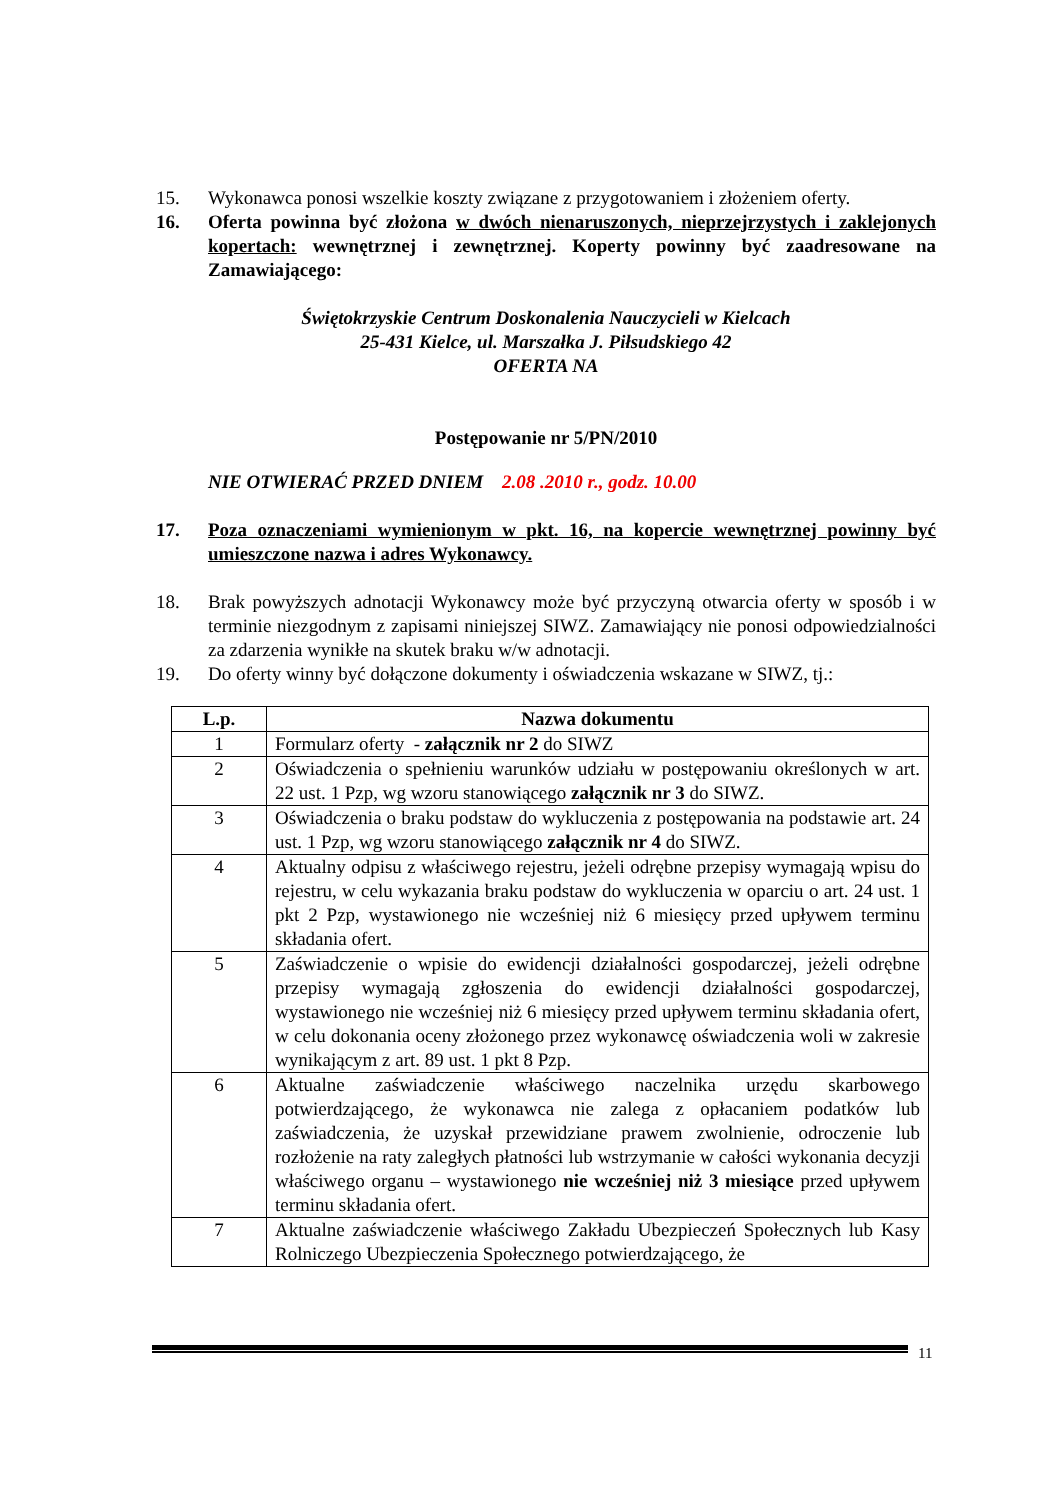15. Wykonawca ponosi wszelkie koszty związane z przygotowaniem i złożeniem oferty.
16. Oferta powinna być złożona w dwóch nienaruszonych, nieprzejrzystych i zaklejonych kopertach: wewnętrznej i zewnętrznej. Koperty powinny być zaadresowane na Zamawiającego:
Świętokrzyskie Centrum Doskonalenia Nauczycieli w Kielcach
25-431 Kielce, ul. Marszałka J. Piłsudskiego 42
OFERTA NA
Postępowanie nr 5/PN/2010
NIE OTWIERAĆ PRZED DNIEM 2.08 .2010 r., godz. 10.00
17. Poza oznaczeniami wymienionym w pkt. 16, na kopercie wewnętrznej powinny być umieszczone nazwa i adres Wykonawcy.
18. Brak powyższych adnotacji Wykonawcy może być przyczyną otwarcia oferty w sposób i w terminie niezgodnym z zapisami niniejszej SIWZ. Zamawiający nie ponosi odpowiedzialności za zdarzenia wynikłe na skutek braku w/w adnotacji.
19. Do oferty winny być dołączone dokumenty i oświadczenia wskazane w SIWZ, tj.:
| L.p. | Nazwa dokumentu |
| --- | --- |
| 1 | Formularz oferty - załącznik nr 2 do SIWZ |
| 2 | Oświadczenia o spełnieniu warunków udziału w postępowaniu określonych w art. 22 ust. 1 Pzp, wg wzoru stanowiącego załącznik nr 3 do SIWZ. |
| 3 | Oświadczenia o braku podstaw do wykluczenia z postępowania na podstawie art. 24 ust. 1 Pzp, wg wzoru stanowiącego załącznik nr 4 do SIWZ. |
| 4 | Aktualny odpisu z właściwego rejestru, jeżeli odrębne przepisy wymagają wpisu do rejestru, w celu wykazania braku podstaw do wykluczenia w oparciu o art. 24 ust. 1 pkt 2 Pzp, wystawionego nie wcześniej niż 6 miesięcy przed upływem terminu składania ofert. |
| 5 | Zaświadczenie o wpisie do ewidencji działalności gospodarczej, jeżeli odrębne przepisy wymagają zgłoszenia do ewidencji działalności gospodarczej, wystawionego nie wcześniej niż 6 miesięcy przed upływem terminu składania ofert, w celu dokonania oceny złożonego przez wykonawcę oświadczenia woli w zakresie wynikającym z art. 89 ust. 1 pkt 8 Pzp. |
| 6 | Aktualne zaświadczenie właściwego naczelnika urzędu skarbowego potwierdzającego, że wykonawca nie zalega z opłacaniem podatków lub zaświadczenia, że uzyskał przewidziane prawem zwolnienie, odroczenie lub rozłożenie na raty zaległych płatności lub wstrzymanie w całości wykonania decyzji właściwego organu – wystawionego nie wcześniej niż 3 miesiące przed upływem terminu składania ofert. |
| 7 | Aktualne zaświadczenie właściwego Zakładu Ubezpieczeń Społecznych lub Kasy Rolniczego Ubezpieczenia Społecznego potwierdzającego, że |
11